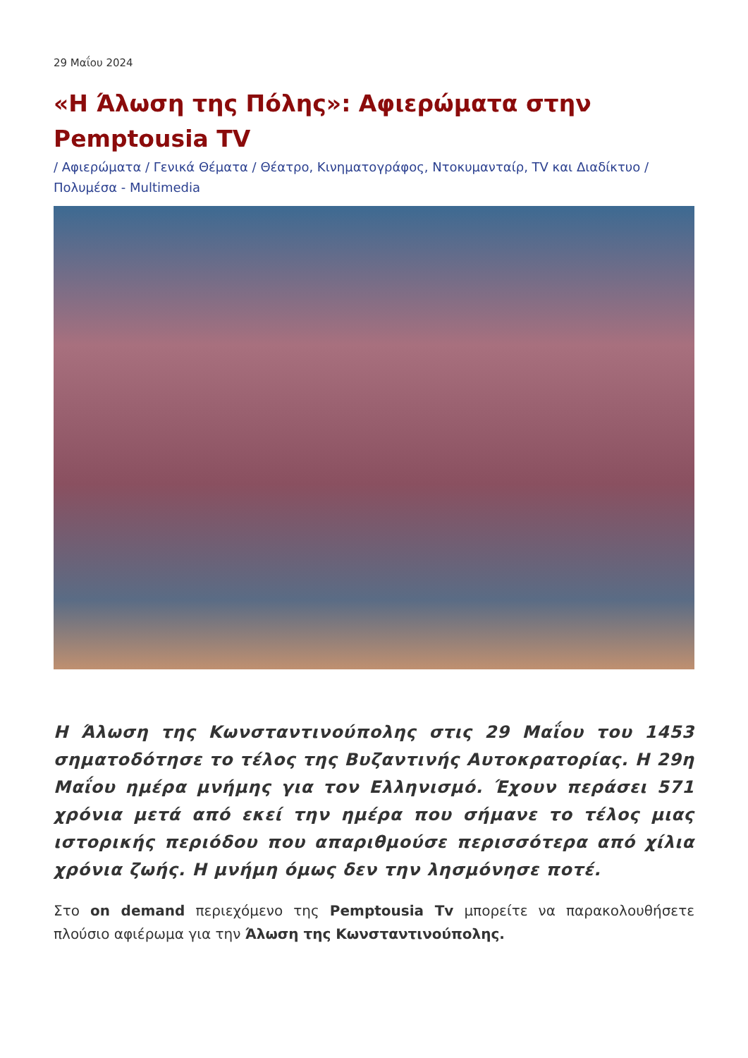29 Μαΐου 2024
«Η Άλωση της Πόλης»: Αφιερώματα στην Pemptousia TV
/ Αφιερώματα / Γενικά Θέματα / Θέατρο, Κινηματογράφος, Ντοκυμανταίρ, TV και Διαδίκτυο / Πολυμέσα - Multimedia
Η Άλωση της Κωνσταντινούπολης στις 29 Μαΐου του 1453 σηματοδότησε το τέλος της Βυζαντινής Αυτοκρατορίας. Η 29η Μαΐου ημέρα μνήμης για τον Ελληνισμό. Έχουν περάσει 571 χρόνια μετά από εκεί την ημέρα που σήμανε το τέλος μιας ιστορικής περιόδου που απαριθμούσε περισσότερα από χίλια χρόνια ζωής. Η μνήμη όμως δεν την λησμόνησε ποτέ.
Στο on demand περιεχόμενο της Pemptousia Tv μπορείτε να παρακολουθήσετε πλούσιο αφιέρωμα για την Άλωση της Κωνσταντινούπολης.